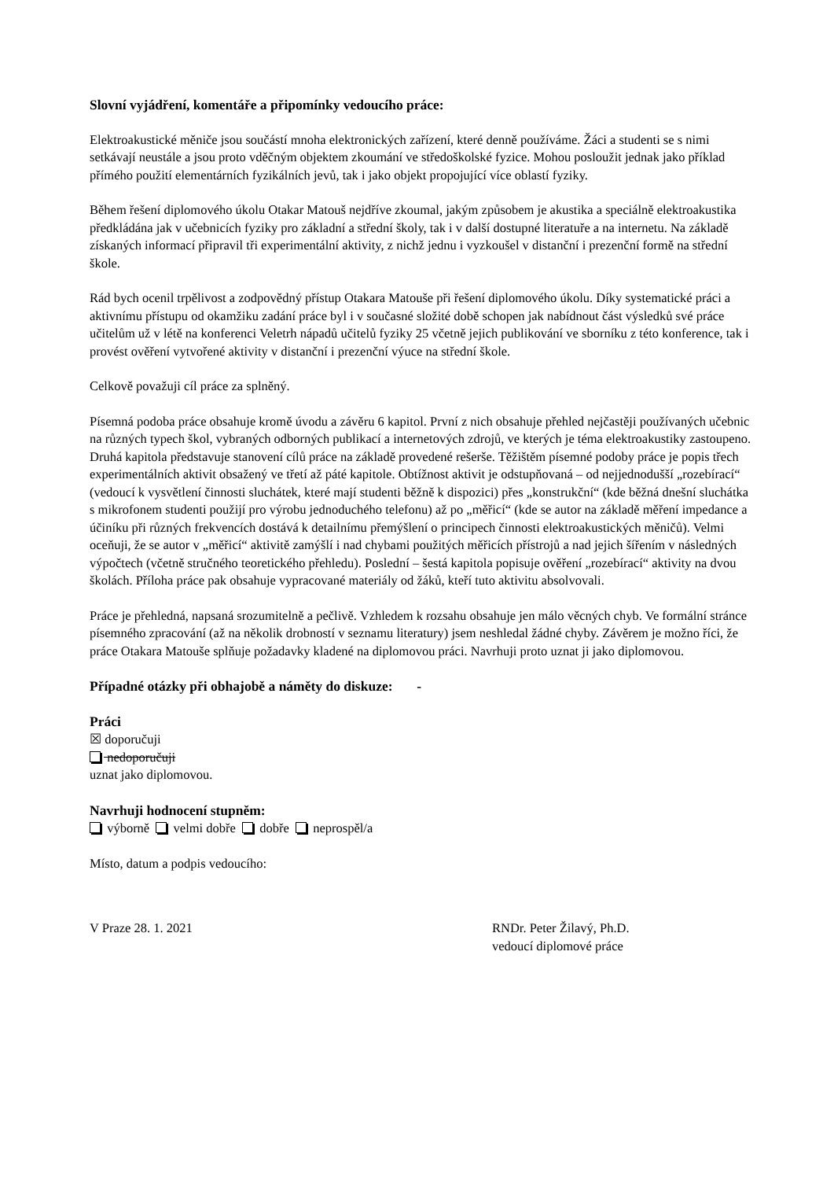Slovní vyjádření, komentáře a připomínky vedoucího práce:
Elektroakustické měniče jsou součástí mnoha elektronických zařízení, které denně používáme. Žáci a studenti se s nimi setkávají neustále a jsou proto vděčným objektem zkoumání ve středoškolské fyzice. Mohou posloužit jednak jako příklad přímého použití elementárních fyzikálních jevů, tak i jako objekt propojující více oblastí fyziky.
Během řešení diplomového úkolu Otakar Matouš nejdříve zkoumal, jakým způsobem je akustika a speciálně elektroakustika předkládána jak v učebnicích fyziky pro základní a střední školy, tak i v další dostupné literatuře a na internetu. Na základě získaných informací připravil tři experimentální aktivity, z nichž jednu i vyzkoušel v distanční i prezenční formě na střední škole.
Rád bych ocenil trpělivost a zodpovědný přístup Otakara Matouše při řešení diplomového úkolu. Díky systematické práci a aktivnímu přístupu od okamžiku zadání práce byl i v současné složité době schopen jak nabídnout část výsledků své práce učitelům už v létě na konferenci Veletrh nápadů učitelů fyziky 25 včetně jejich publikování ve sborníku z této konference, tak i provést ověření vytvořené aktivity v distanční i prezenční výuce na střední škole.
Celkově považuji cíl práce za splněný.
Písemná podoba práce obsahuje kromě úvodu a závěru 6 kapitol. První z nich obsahuje přehled nejčastěji používaných učebnic na různých typech škol, vybraných odborných publikací a internetových zdrojů, ve kterých je téma elektroakustiky zastoupeno. Druhá kapitola představuje stanovení cílů práce na základě provedené rešerše. Těžištěm písemné podoby práce je popis třech experimentálních aktivit obsažený ve třetí až páté kapitole. Obtížnost aktivit je odstupňovaná – od nejjednodušší „rozebírací“ (vedoucí k vysvětlení činnosti sluchátek, které mají studenti běžně k dispozici) přes „konstrukční“ (kde běžná dnešní sluchátka s mikrofonem studenti použijí pro výrobu jednoduchého telefonu) až po „měřicí“ (kde se autor na základě měření impedance a účiníku při různých frekvencích dostává k detailnímu přemýšlení o principech činnosti elektroakustických měničů). Velmi oceňuji, že se autor v „měřicí“ aktivitě zamýšlí i nad chybami použitých měřicích přístrojů a nad jejich šířením v následných výpočtech (včetně stručného teoretického přehledu). Poslední – šestá kapitola popisuje ověření „rozebírací“ aktivity na dvou školách. Příloha práce pak obsahuje vypracované materiály od žáků, kteří tuto aktivitu absolvovali.
Práce je přehledná, napsaná srozumitelně a pečlivě. Vzhledem k rozsahu obsahuje jen málo věcných chyb. Ve formální stránce písemného zpracování (až na několik drobností v seznamu literatury) jsem neshledal žádné chyby. Závěrem je možno říci, že práce Otakara Matouše splňuje požadavky kladené na diplomovou práci. Navrhuji proto uznat ji jako diplomovou.
Případné otázky při obhajobě a náměty do diskuze: -
Práci
☒ doporučuji
nedoporučuji
uznat jako diplomovou.
Navrhuji hodnocení stupněm:
výborně velmi dobře dobře neprospěl/a
Místo, datum a podpis vedoucího:
V Praze 28. 1. 2021 RNDr. Peter Žilavý, Ph.D.
vedoucí diplomové práce